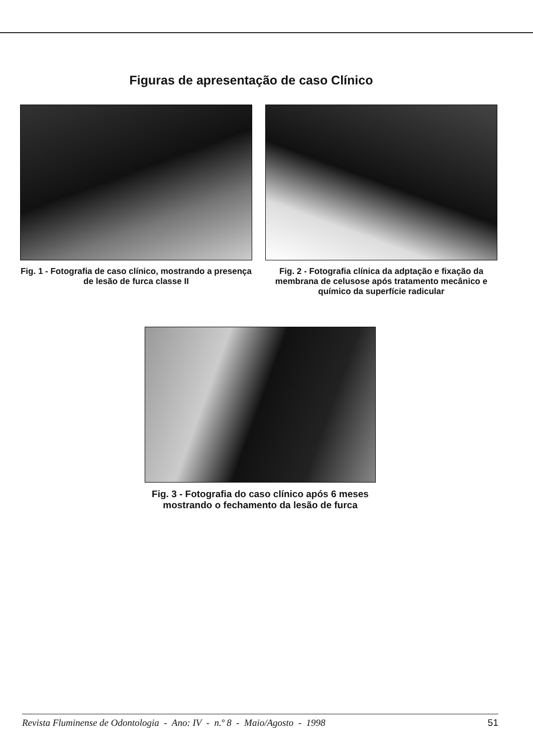Figuras de apresentação de caso Clínico
Fig. 1 - Fotografia de caso clínico, mostrando a presença de lesão de furca classe II
Fig. 2 - Fotografia clínica da adptação e fixação da membrana de celusose após tratamento mecânico e químico da superfície radicular
Fig. 3 - Fotografia do caso clínico após 6 meses mostrando o fechamento da lesão de furca
Revista Fluminense de Odontologia - Ano: IV - n.º 8 - Maio/Agosto - 1998 51